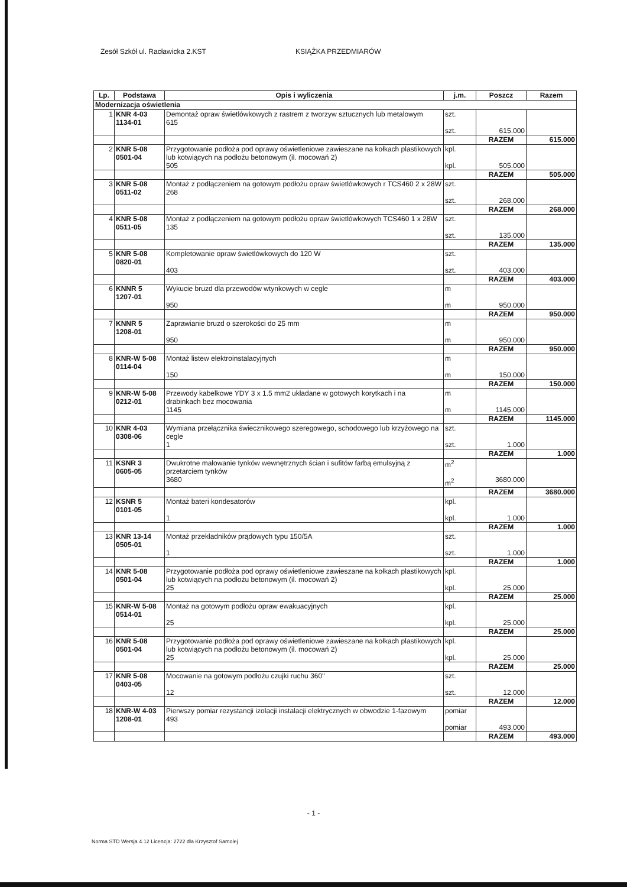Zesół Szkół ul. Racławicka 2.KST KSIĄŻKA PRZEDMIARÓW
| Lp. | Podstawa | Opis i wyliczenia | j.m. | Poszcz | Razem |
| --- | --- | --- | --- | --- | --- |
| Modernizacja oświetlenia | | | | | |
| 1 | KNR 4-03 1134-01 | Demontaż opraw świetlówkowych z rastrem z tworzyw sztucznych lub metalowym 615 | szt. szt. | 615.000 | |
| | | | | RAZEM | 615.000 |
| 2 | KNR 5-08 0501-04 | Przygotowanie podłoża pod oprawy oświetleniowe zawieszane na kołkach plastikowych lub kotwiących na podłożu betonowym (il. mocowań 2) 505 | kpl. kpl. | 505.000 | |
| | | | | RAZEM | 505.000 |
| 3 | KNR 5-08 0511-02 | Montaż z podłączeniem na gotowym podłożu opraw świetlówkowych r TCS460 2 x 28W 268 | szt. szt. | 268.000 | |
| | | | | RAZEM | 268.000 |
| 4 | KNR 5-08 0511-05 | Montaż z podłączeniem na gotowym podłożu opraw świetlówkowych TCS460 1 x 28W 135 | szt. szt. | 135.000 | |
| | | | | RAZEM | 135.000 |
| 5 | KNR 5-08 0820-01 | Kompletowanie opraw świetlówkowych do 120 W 403 | szt. szt. | 403.000 | |
| | | | | RAZEM | 403.000 |
| 6 | KNNR 5 1207-01 | Wykucie bruzd dla przewodów wtynkowych w cegle 950 | m m | 950.000 | |
| | | | | RAZEM | 950.000 |
| 7 | KNNR 5 1208-01 | Zaprawianie bruzd o szerokości do 25 mm 950 | m m | 950.000 | |
| | | | | RAZEM | 950.000 |
| 8 | KNR-W 5-08 0114-04 | Montaż listew elektroinstalacyjnych 150 | m m | 150.000 | |
| | | | | RAZEM | 150.000 |
| 9 | KNR-W 5-08 0212-01 | Przewody kabelkowe YDY 3 x 1.5 mm2 układane w gotowych korytkach i na drabinkach bez mocowania 1145 | m m | 1145.000 | |
| | | | | RAZEM | 1145.000 |
| 10 | KNR 4-03 0308-06 | Wymiana przełącznika świecznikowego szeregowego, schodowego lub krzyżowego na cegle 1 | szt. szt. | 1.000 | |
| | | | | RAZEM | 1.000 |
| 11 | KSNR 3 0605-05 | Dwukrotne malowanie tynków wewnętrznych ścian i sufitów farbą emulsyjną z przetarciem tynków 3680 | m<sup>2</sup> m<sup>2</sup> | 3680.000 | |
| | | | | RAZEM | 3680.000 |
| 12 | KSNR 5 0101-05 | Montaż bateri kondesatorów 1 | kpl. kpl. | 1.000 | |
| | | | | RAZEM | 1.000 |
| 13 | KNR 13-14 0505-01 | Montaż przekładników prądowych typu 150/5A 1 | szt. szt. | 1.000 | |
| | | | | RAZEM | 1.000 |
| 14 | KNR 5-08 0501-04 | Przygotowanie podłoża pod oprawy oświetleniowe zawieszane na kołkach plastikowych lub kotwiących na podłożu betonowym (il. mocowań 2) 25 | kpl. kpl. | 25.000 | |
| | | | | RAZEM | 25.000 |
| 15 | KNR-W 5-08 0514-01 | Montaż na gotowym podłożu opraw ewakuacyjnych 25 | kpl. kpl. | 25.000 | |
| | | | | RAZEM | 25.000 |
| 16 | KNR 5-08 0501-04 | Przygotowanie podłoża pod oprawy oświetleniowe zawieszane na kołkach plastikowych lub kotwiących na podłożu betonowym (il. mocowań 2) 25 | kpl. kpl. | 25.000 | |
| | | | | RAZEM | 25.000 |
| 17 | KNR 5-08 0403-05 | Mocowanie na gotowym podłożu czujki ruchu 360" 12 | szt. szt. | 12.000 | |
| | | | | RAZEM | 12.000 |
| 18 | KNR-W 4-03 1208-01 | Pierwszy pomiar rezystancji izolacji instalacji elektrycznych w obwodzie 1-fazowym 493 | pomiar pomiar | 493.000 | |
| | | | | RAZEM | 493.000 |
- 1 -
Norma STD Wersja 4.12 Licencja: 2722 dla Krzysztof Samolej